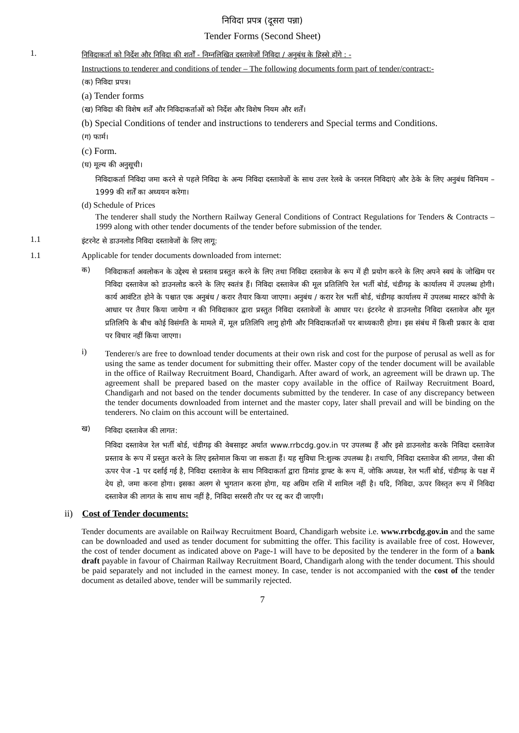निविदा प्रपत्र (दूसरा पन्ना)
Tender Forms (Second Sheet)
1. निविदाकर्ता को निर्देश और निविदा की शर्तों - निम्नलिखित दस्तावेजों निविदा / अनुबंध के हिस्से होंगे : -
Instructions to tenderer and conditions of tender – The following documents form part of tender/contract:-
(क) निविदा प्रपत्र।
(a) Tender forms
(ख) निविदा की विशेष शर्तें और निविदाकर्ताओं को निर्देश और विशेष नियम और शर्तें।
(b) Special Conditions of tender and instructions to tenderers and Special terms and Conditions.
(ग) फार्म।
(c) Form.
(घ) मूल्य की अनुसूची।
निविदाकर्ता निविदा जमा करने से पहले निविदा के अन्य निविदा दस्तावेजों के साथ उत्तर रेलवे के जनरल निविदाएं और ठेके के लिए अनुबंध विनियम –1999 की शर्तें का अध्ययन करेगा।
(d) Schedule of Prices
The tenderer shall study the Northern Railway General Conditions of Contract Regulations for Tenders & Contracts – 1999 along with other tender documents of the tender before submission of the tender.
1.1 इंटरनेट से डाउनलोड निविदा दस्तावेजों के लिए लागू:
1.1 Applicable for tender documents downloaded from internet:
क)
निविदाकर्ता अवलोकन के उद्देश्य से प्रस्ताव प्रस्तुत करने के लिए तथा निविदा दस्तावेज के रूप में ही प्रयोग करने के लिए अपने स्वयं के जोखिम पर निविदा दस्तावेज को डाउनलोड करने के लिए स्वतंत्र हैं। निविदा दस्तावेज की मूल प्रतिलिपि रेल भर्ती बोर्ड, चंडीगढ़ के कार्यालय में उपलब्ध होगी। कार्य आवंटित होने के पश्चात एक अनुबंध / करार तैयार किया जाएगा। अनुबंध / करार रेल भर्ती बोर्ड, चंडीगढ़ कार्यालय में उपलब्ध मास्टर कॉपी के आधार पर तैयार किया जायेगा न की निविदाकार द्वारा प्रस्तुत निविदा दस्तावेजों के आधार पर। इंटरनेट से डाउनलोड निविदा दस्तावेज और मूल प्रतिलिपि के बीच कोई विसंगति के मामले में, मूल प्रतिलिपि लागु होगी और निविदाकर्ताओं पर बाध्यकारी होगा। इस संबंध में किसी प्रकार के दावा पर विचार नहीं किया जाएगा।
i)
Tenderer/s are free to download tender documents at their own risk and cost for the purpose of perusal as well as for using the same as tender document for submitting their offer. Master copy of the tender document will be available in the office of Railway Recruitment Board, Chandigarh. After award of work, an agreement will be drawn up. The agreement shall be prepared based on the master copy available in the office of Railway Recruitment Board, Chandigarh and not based on the tender documents submitted by the tenderer. In case of any discrepancy between the tender documents downloaded from internet and the master copy, later shall prevail and will be binding on the tenderers. No claim on this account will be entertained.
ख)
निविदा दस्तावेज की लागत:
निविदा दस्तावेज रेल भर्ती बोर्ड, चंडीगढ़ की वेबसाइट अर्थात www.rrbcdg.gov.in पर उपलब्ध हैं और इसे डाउनलोड करके निविदा दस्तावेज प्रस्ताव के रूप में प्रस्तुत करने के लिए इस्तेमाल किया जा सकता हैं। यह सुविधा नि:शुल्क उपलब्ध है। तथापि, निविदा दस्तावेज की लागत, जैसा की ऊपर पेज -1 पर दर्शाई गई है, निविदा दस्तावेज के साथ निविदाकर्ता द्वारा डिमांड ड्राफ्ट के रूप में, जोकि अध्यक्ष, रेल भर्ती बोर्ड, चंडीगढ़ के पक्ष में देय हो, जमा करना होगा। इसका अलग से भुगतान करना होगा, यह अग्रिम राशि में शामिल नहीं है। यदि, निविदा, ऊपर विस्तृत रूप में निविदा दस्तावेज की लागत के साथ साथ नहीं है, निविदा सरसरी तौर पर रद्द कर दी जाएगी।
ii) Cost of Tender documents:
Tender documents are available on Railway Recruitment Board, Chandigarh website i.e. www.rrbcdg.gov.in and the same can be downloaded and used as tender document for submitting the offer. This facility is available free of cost. However, the cost of tender document as indicated above on Page-1 will have to be deposited by the tenderer in the form of a bank draft payable in favour of Chairman Railway Recruitment Board, Chandigarh along with the tender document. This should be paid separately and not included in the earnest money. In case, tender is not accompanied with the cost of the tender document as detailed above, tender will be summarily rejected.
7